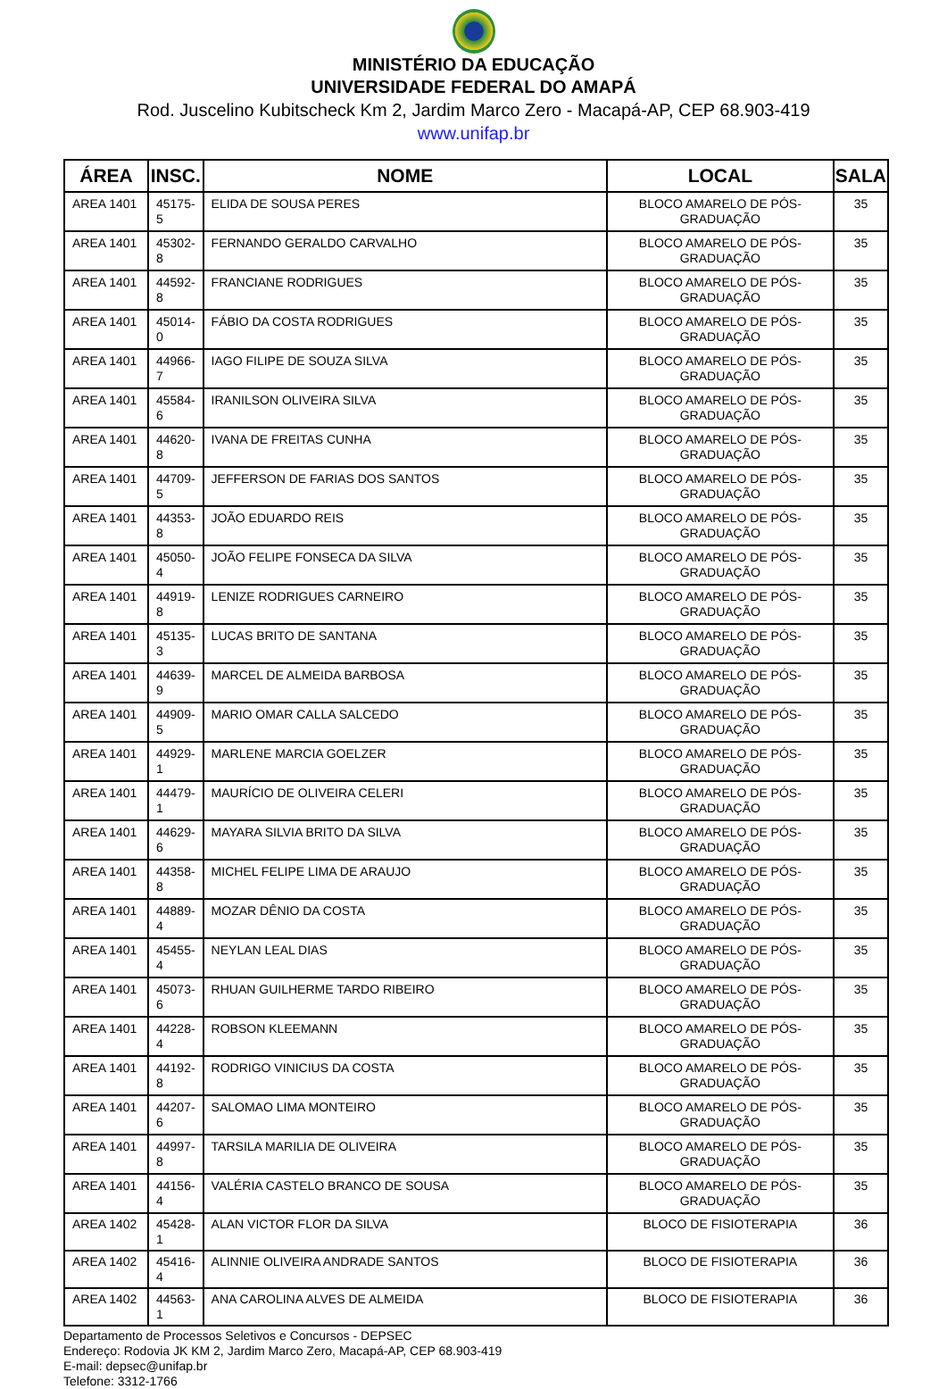MINISTÉRIO DA EDUCAÇÃO
UNIVERSIDADE FEDERAL DO AMAPÁ
Rod. Juscelino Kubitscheck Km 2, Jardim Marco Zero - Macapá-AP, CEP 68.903-419
www.unifap.br
| ÁREA | INSC. | NOME | LOCAL | SALA |
| --- | --- | --- | --- | --- |
| AREA 1401 | 45175-5 | ELIDA DE SOUSA PERES | BLOCO AMARELO DE PÓS-GRADUAÇÃO | 35 |
| AREA 1401 | 45302-8 | FERNANDO GERALDO CARVALHO | BLOCO AMARELO DE PÓS-GRADUAÇÃO | 35 |
| AREA 1401 | 44592-8 | FRANCIANE RODRIGUES | BLOCO AMARELO DE PÓS-GRADUAÇÃO | 35 |
| AREA 1401 | 45014-0 | FÁBIO DA COSTA RODRIGUES | BLOCO AMARELO DE PÓS-GRADUAÇÃO | 35 |
| AREA 1401 | 44966-7 | IAGO FILIPE DE SOUZA SILVA | BLOCO AMARELO DE PÓS-GRADUAÇÃO | 35 |
| AREA 1401 | 45584-6 | IRANILSON OLIVEIRA SILVA | BLOCO AMARELO DE PÓS-GRADUAÇÃO | 35 |
| AREA 1401 | 44620-8 | IVANA DE FREITAS CUNHA | BLOCO AMARELO DE PÓS-GRADUAÇÃO | 35 |
| AREA 1401 | 44709-5 | JEFFERSON DE FARIAS DOS SANTOS | BLOCO AMARELO DE PÓS-GRADUAÇÃO | 35 |
| AREA 1401 | 44353-8 | JOÃO EDUARDO REIS | BLOCO AMARELO DE PÓS-GRADUAÇÃO | 35 |
| AREA 1401 | 45050-4 | JOÃO FELIPE FONSECA DA SILVA | BLOCO AMARELO DE PÓS-GRADUAÇÃO | 35 |
| AREA 1401 | 44919-8 | LENIZE RODRIGUES CARNEIRO | BLOCO AMARELO DE PÓS-GRADUAÇÃO | 35 |
| AREA 1401 | 45135-3 | LUCAS BRITO DE SANTANA | BLOCO AMARELO DE PÓS-GRADUAÇÃO | 35 |
| AREA 1401 | 44639-9 | MARCEL DE ALMEIDA BARBOSA | BLOCO AMARELO DE PÓS-GRADUAÇÃO | 35 |
| AREA 1401 | 44909-5 | MARIO OMAR CALLA SALCEDO | BLOCO AMARELO DE PÓS-GRADUAÇÃO | 35 |
| AREA 1401 | 44929-1 | MARLENE MARCIA GOELZER | BLOCO AMARELO DE PÓS-GRADUAÇÃO | 35 |
| AREA 1401 | 44479-1 | MAURÍCIO DE OLIVEIRA CELERI | BLOCO AMARELO DE PÓS-GRADUAÇÃO | 35 |
| AREA 1401 | 44629-6 | MAYARA SILVIA BRITO DA SILVA | BLOCO AMARELO DE PÓS-GRADUAÇÃO | 35 |
| AREA 1401 | 44358-8 | MICHEL FELIPE LIMA DE ARAUJO | BLOCO AMARELO DE PÓS-GRADUAÇÃO | 35 |
| AREA 1401 | 44889-4 | MOZAR DÊNIO DA COSTA | BLOCO AMARELO DE PÓS-GRADUAÇÃO | 35 |
| AREA 1401 | 45455-4 | NEYLAN LEAL DIAS | BLOCO AMARELO DE PÓS-GRADUAÇÃO | 35 |
| AREA 1401 | 45073-6 | RHUAN GUILHERME TARDO RIBEIRO | BLOCO AMARELO DE PÓS-GRADUAÇÃO | 35 |
| AREA 1401 | 44228-4 | ROBSON KLEEMANN | BLOCO AMARELO DE PÓS-GRADUAÇÃO | 35 |
| AREA 1401 | 44192-8 | RODRIGO VINICIUS DA COSTA | BLOCO AMARELO DE PÓS-GRADUAÇÃO | 35 |
| AREA 1401 | 44207-6 | SALOMAO LIMA MONTEIRO | BLOCO AMARELO DE PÓS-GRADUAÇÃO | 35 |
| AREA 1401 | 44997-8 | TARSILA MARILIA DE OLIVEIRA | BLOCO AMARELO DE PÓS-GRADUAÇÃO | 35 |
| AREA 1401 | 44156-4 | VALÉRIA CASTELO BRANCO DE SOUSA | BLOCO AMARELO DE PÓS-GRADUAÇÃO | 35 |
| AREA 1402 | 45428-1 | ALAN VICTOR FLOR DA SILVA | BLOCO DE FISIOTERAPIA | 36 |
| AREA 1402 | 45416-4 | ALINNIE OLIVEIRA ANDRADE SANTOS | BLOCO DE FISIOTERAPIA | 36 |
| AREA 1402 | 44563-1 | ANA CAROLINA ALVES DE ALMEIDA | BLOCO DE FISIOTERAPIA | 36 |
Departamento de Processos Seletivos e Concursos - DEPSEC
Endereço: Rodovia JK KM 2, Jardim Marco Zero, Macapá-AP, CEP 68.903-419
E-mail: depsec@unifap.br
Telefone: 3312-1766